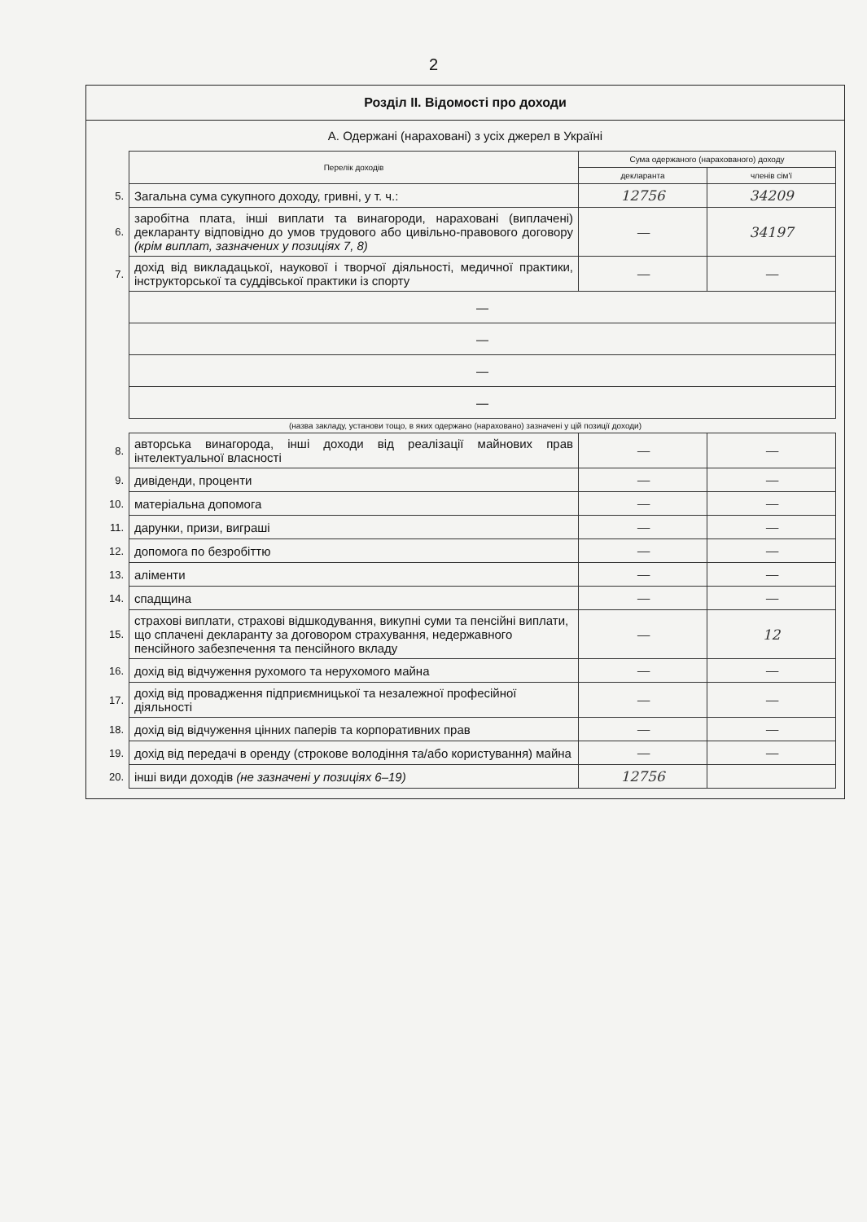2
Розділ II. Відомості про доходи
А. Одержані (нараховані) з усіх джерел в Україні
| | Перелік доходів | Сума одержаного (нарахованого) доходу | |
| | | декларанта | членів сім'ї |
| 5. | Загальна сума сукупного доходу, гривні, у т. ч.: | 12756 | 34209 |
| 6. | заробітна плата, інші виплати та винагороди, нараховані (виплачені) декларанту відповідно до умов трудового або цивільно-правового договору (крім виплат, зазначених у позиціях 7, 8) | — | 34197 |
| 7. | дохід від викладацької, наукової і творчої діяльності, медичної практики, інструкторської та суддівської практики із спорту | — | — |
| | — | | |
| | — | | |
| | — | | |
| | — | | |
(назва закладу, установи тощо, в яких одержано (нараховано) зазначені у цій позиції доходи)
| 8. | авторська винагорода, інші доходи від реалізації майнових прав інтелектуальної власності | — | — |
| 9. | дивіденди, проценти | — | — |
| 10. | матеріальна допомога | — | — |
| 11. | дарунки, призи, виграші | — | — |
| 12. | допомога по безробіттю | — | — |
| 13. | аліменти | — | — |
| 14. | спадщина | — | — |
| 15. | страхові виплати, страхові відшкодування, викупні суми та пенсійні виплати, що сплачені декларанту за договором страхування, недержавного пенсійного забезпечення та пенсійного вкладу | — | 12 |
| 16. | дохід від відчуження рухомого та нерухомого майна | — | — |
| 17. | дохід від провадження підприємницької та незалежної професійної діяльності | — | — |
| 18. | дохід від відчуження цінних паперів та корпоративних прав | — | — |
| 19. | дохід від передачі в оренду (строкове володіння та/або користування) майна | — | — |
| 20. | інші види доходів (не зазначені у позиціях 6–19) | 12756 | |